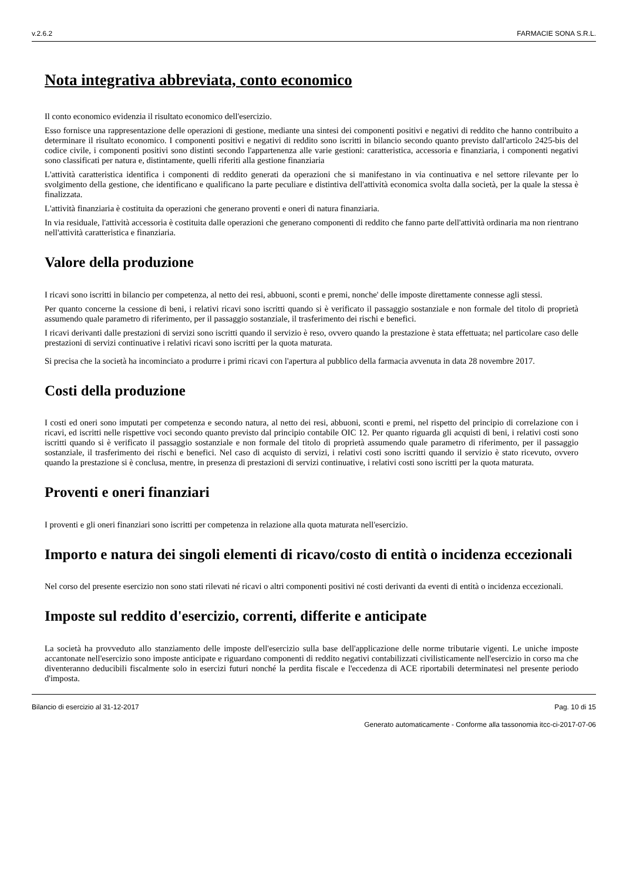v.2.6.2 FARMACIE SONA S.R.L.
Nota integrativa abbreviata, conto economico
Il conto economico evidenzia il risultato economico dell'esercizio.
Esso fornisce una rappresentazione delle operazioni di gestione, mediante una sintesi dei componenti positivi e negativi di reddito che hanno contribuito a determinare il risultato economico. I componenti positivi e negativi di reddito sono iscritti in bilancio secondo quanto previsto dall'articolo 2425-bis del codice civile, i componenti positivi sono distinti secondo l'appartenenza alle varie gestioni: caratteristica, accessoria e finanziaria, i componenti negativi sono classificati per natura e, distintamente, quelli riferiti alla gestione finanziaria
L'attività caratteristica identifica i componenti di reddito generati da operazioni che si manifestano in via continuativa e nel settore rilevante per lo svolgimento della gestione, che identificano e qualificano la parte peculiare e distintiva dell'attività economica svolta dalla società, per la quale la stessa è finalizzata.
L'attività finanziaria è costituita da operazioni che generano proventi e oneri di natura finanziaria.
In via residuale, l'attività accessoria è costituita dalle operazioni che generano componenti di reddito che fanno parte dell'attività ordinaria ma non rientrano nell'attività caratteristica e finanziaria.
Valore della produzione
I ricavi sono iscritti in bilancio per competenza, al netto dei resi, abbuoni, sconti e premi, nonche' delle imposte direttamente connesse agli stessi.
Per quanto concerne la cessione di beni, i relativi ricavi sono iscritti quando si è verificato il passaggio sostanziale e non formale del titolo di proprietà assumendo quale parametro di riferimento, per il passaggio sostanziale, il trasferimento dei rischi e benefici.
I ricavi derivanti dalle prestazioni di servizi sono iscritti quando il servizio è reso, ovvero quando la prestazione è stata effettuata; nel particolare caso delle prestazioni di servizi continuative i relativi ricavi sono iscritti per la quota maturata.
Si precisa che la società ha incominciato a produrre i primi ricavi con l'apertura al pubblico della farmacia avvenuta in data 28 novembre 2017.
Costi della produzione
I costi ed oneri sono imputati per competenza e secondo natura, al netto dei resi, abbuoni, sconti e premi, nel rispetto del principio di correlazione con i ricavi, ed iscritti nelle rispettive voci secondo quanto previsto dal principio contabile OIC 12. Per quanto riguarda gli acquisti di beni, i relativi costi sono iscritti quando si è verificato il passaggio sostanziale e non formale del titolo di proprietà assumendo quale parametro di riferimento, per il passaggio sostanziale, il trasferimento dei rischi e benefici. Nel caso di acquisto di servizi, i relativi costi sono iscritti quando il servizio è stato ricevuto, ovvero quando la prestazione si è conclusa, mentre, in presenza di prestazioni di servizi continuative, i relativi costi sono iscritti per la quota maturata.
Proventi e oneri finanziari
I proventi e gli oneri finanziari sono iscritti per competenza in relazione alla quota maturata nell'esercizio.
Importo e natura dei singoli elementi di ricavo/costo di entità o incidenza eccezionali
Nel corso del presente esercizio non sono stati rilevati né ricavi o altri componenti positivi né costi derivanti da eventi di entità o incidenza eccezionali.
Imposte sul reddito d'esercizio, correnti, differite e anticipate
La società ha provveduto allo stanziamento delle imposte dell'esercizio sulla base dell'applicazione delle norme tributarie vigenti. Le uniche imposte accantonate nell'esercizio sono imposte anticipate e riguardano componenti di reddito negativi contabilizzati civilisticamente nell'esercizio in corso ma che diventeranno deducibili fiscalmente solo in esercizi futuri nonché la perdita fiscale e l'eccedenza di ACE riportabili determinatesi nel presente periodo d'imposta.
Bilancio di esercizio al 31-12-2017 Pag. 10 di 15
Generato automaticamente - Conforme alla tassonomia itcc-ci-2017-07-06